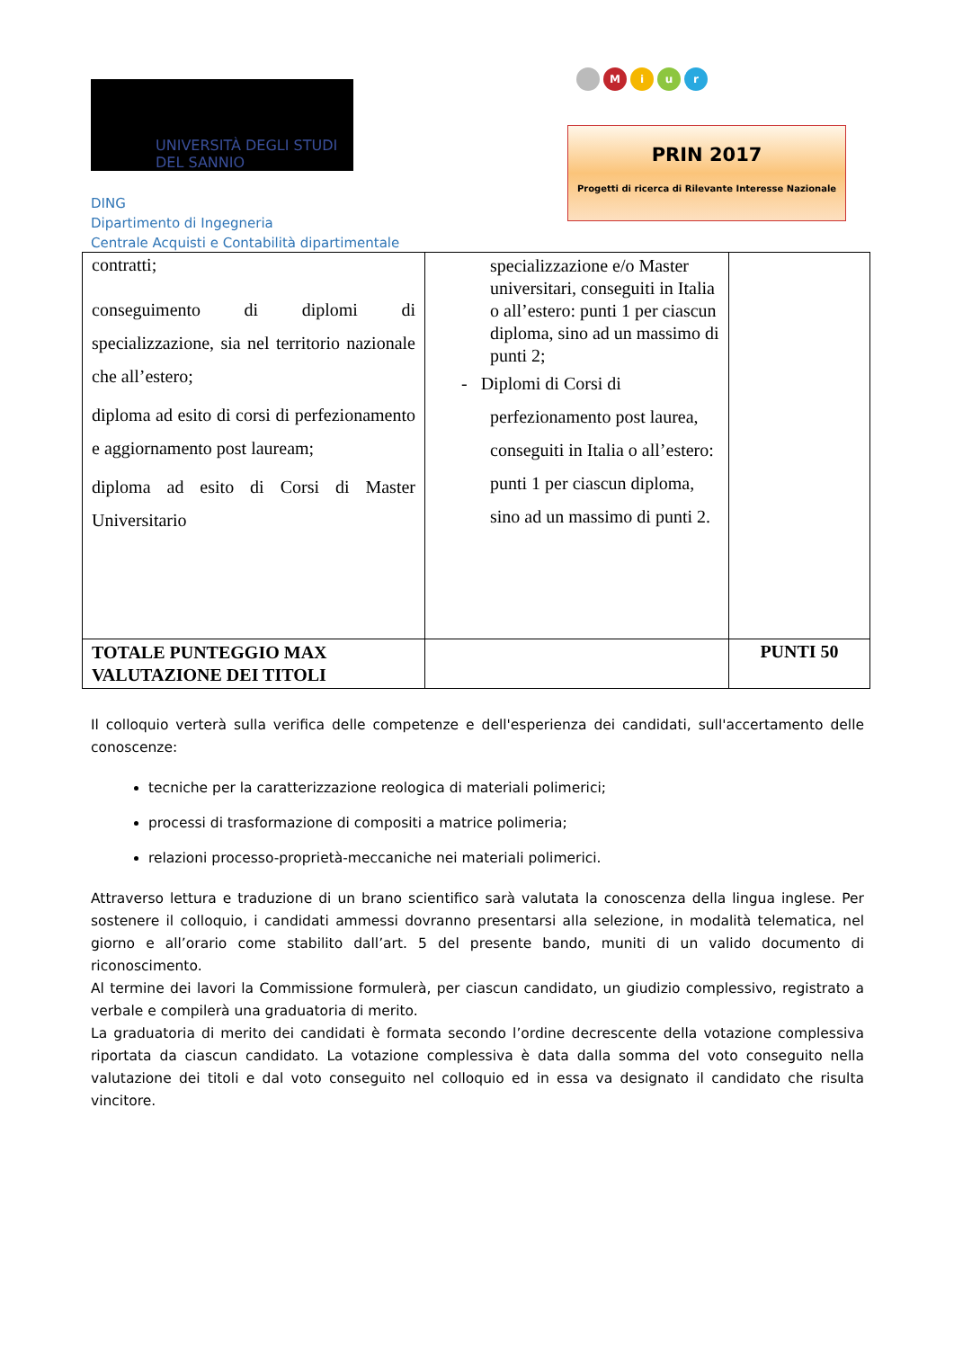UNIVERSITÀ DEGLI STUDI
DEL SANNIO
DING
Dipartimento di Ingegneria
Centrale Acquisti e Contabilità dipartimentale
M i u r
PRIN 2017
Progetti di ricerca di Rilevante Interesse Nazionale
| contratti; conseguimento di diplomi di specializzazione, sia nel territorio nazionale che all’estero; diploma ad esito di corsi di perfezionamento e aggiornamento post lauream; diploma ad esito di Corsi di Master Universitario | specializzazione e/o Master universitari, conseguiti in Italia o all’estero: punti 1 per ciascun diploma, sino ad un massimo di punti 2; - Diplomi di Corsi di perfezionamento post laurea, conseguiti in Italia o all’estero: punti 1 per ciascun diploma, sino ad un massimo di punti 2. | |
| TOTALE PUNTEGGIO MAX VALUTAZIONE DEI TITOLI | | PUNTI 50 |
Il colloquio verterà sulla verifica delle competenze e dell'esperienza dei candidati, sull'accertamento delle conoscenze:
tecniche per la caratterizzazione reologica di materiali polimerici;
processi di trasformazione di compositi a matrice polimeria;
relazioni processo-proprietà-meccaniche nei materiali polimerici.
Attraverso lettura e traduzione di un brano scientifico sarà valutata la conoscenza della lingua inglese. Per sostenere il colloquio, i candidati ammessi dovranno presentarsi alla selezione, in modalità telematica, nel giorno e all’orario come stabilito dall’art. 5 del presente bando, muniti di un valido documento di riconoscimento.
Al termine dei lavori la Commissione formulerà, per ciascun candidato, un giudizio complessivo, registrato a verbale e compilerà una graduatoria di merito.
La graduatoria di merito dei candidati è formata secondo l’ordine decrescente della votazione complessiva riportata da ciascun candidato. La votazione complessiva è data dalla somma del voto conseguito nella valutazione dei titoli e dal voto conseguito nel colloquio ed in essa va designato il candidato che risulta vincitore.